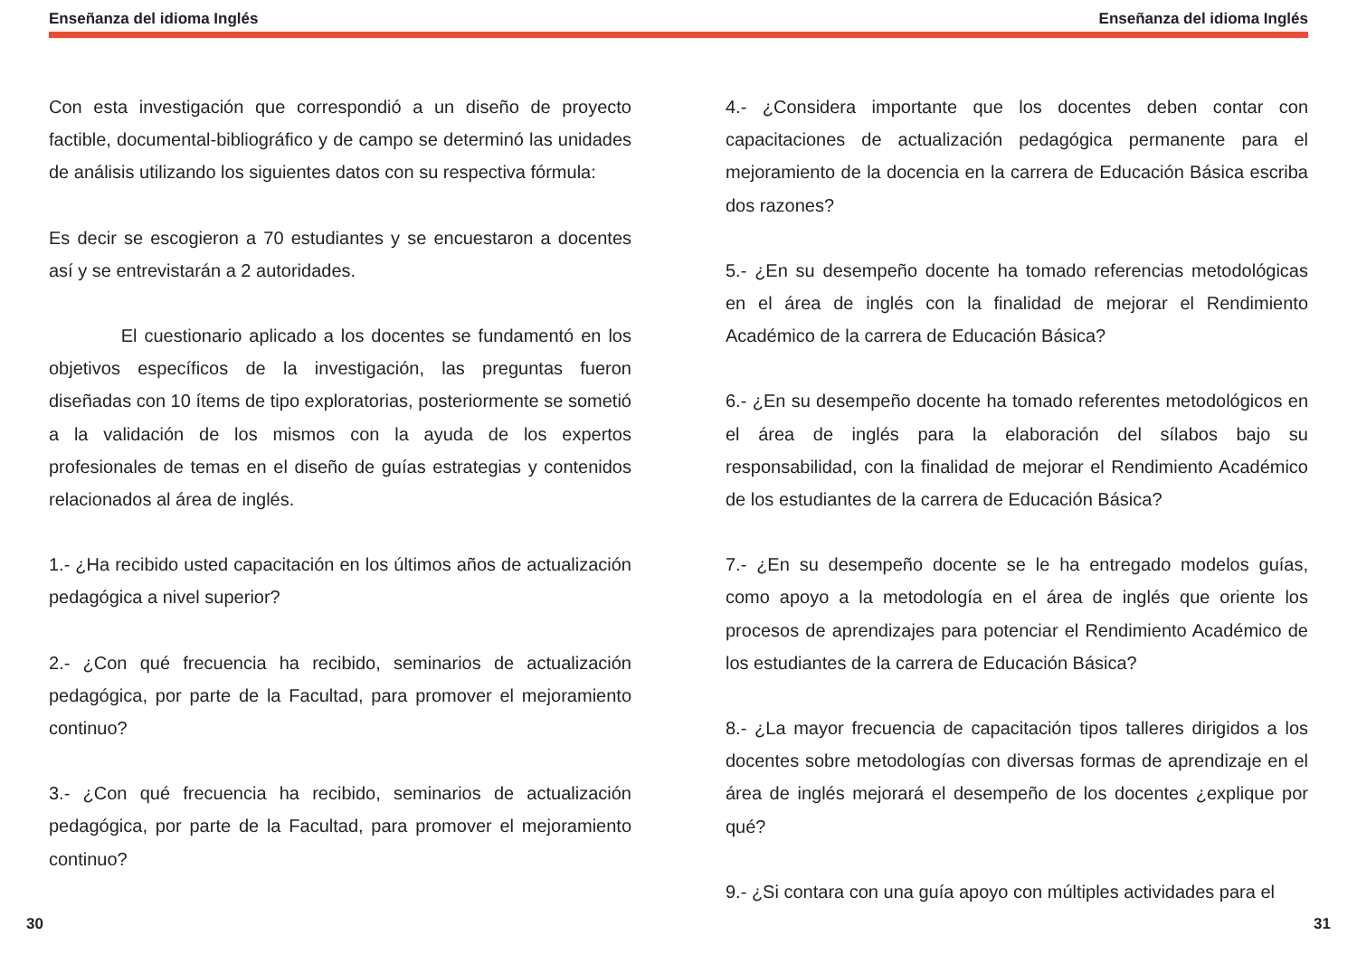Enseñanza del idioma Inglés Enseñanza del idioma Inglés
Con esta investigación que correspondió a un diseño de proyecto factible, documental-bibliográfico y de campo se determinó las unidades de análisis utilizando los siguientes datos con su respectiva fórmula:
Es decir se escogieron a 70 estudiantes y se encuestaron a docentes así y se entrevistarán a 2 autoridades.
El cuestionario aplicado a los docentes se fundamentó en los objetivos específicos de la investigación, las preguntas fueron diseñadas con 10 ítems de tipo exploratorias, posteriormente se sometió a la validación de los mismos con la ayuda de los expertos profesionales de temas en el diseño de guías estrategias y contenidos relacionados al área de inglés.
1.- ¿Ha recibido usted capacitación en los últimos años de actualización pedagógica a nivel superior?
2.- ¿Con qué frecuencia ha recibido, seminarios de actualización pedagógica, por parte de la Facultad, para promover el mejoramiento continuo?
3.- ¿Con qué frecuencia ha recibido, seminarios de actualización pedagógica, por parte de la Facultad, para promover el mejoramiento continuo?
4.- ¿Considera importante que los docentes deben contar con capacitaciones de actualización pedagógica permanente para el mejoramiento de la docencia en la carrera de Educación Básica escriba dos razones?
5.- ¿En su desempeño docente ha tomado referencias metodológicas en el área de inglés con la finalidad de mejorar el Rendimiento Académico de la carrera de Educación Básica?
6.- ¿En su desempeño docente ha tomado referentes metodológicos en el área de inglés para la elaboración del sílabos bajo su responsabilidad, con la finalidad de mejorar el Rendimiento Académico de los estudiantes de la carrera de Educación Básica?
7.- ¿En su desempeño docente se le ha entregado modelos guías, como apoyo a la metodología en el área de inglés que oriente los procesos de aprendizajes para potenciar el Rendimiento Académico de los estudiantes de la carrera de Educación Básica?
8.- ¿La mayor frecuencia de capacitación tipos talleres dirigidos a los docentes sobre metodologías con diversas formas de aprendizaje en el área de inglés mejorará el desempeño de los docentes ¿explique por qué?
9.- ¿Si contara con una guía apoyo con múltiples actividades para el
30 31